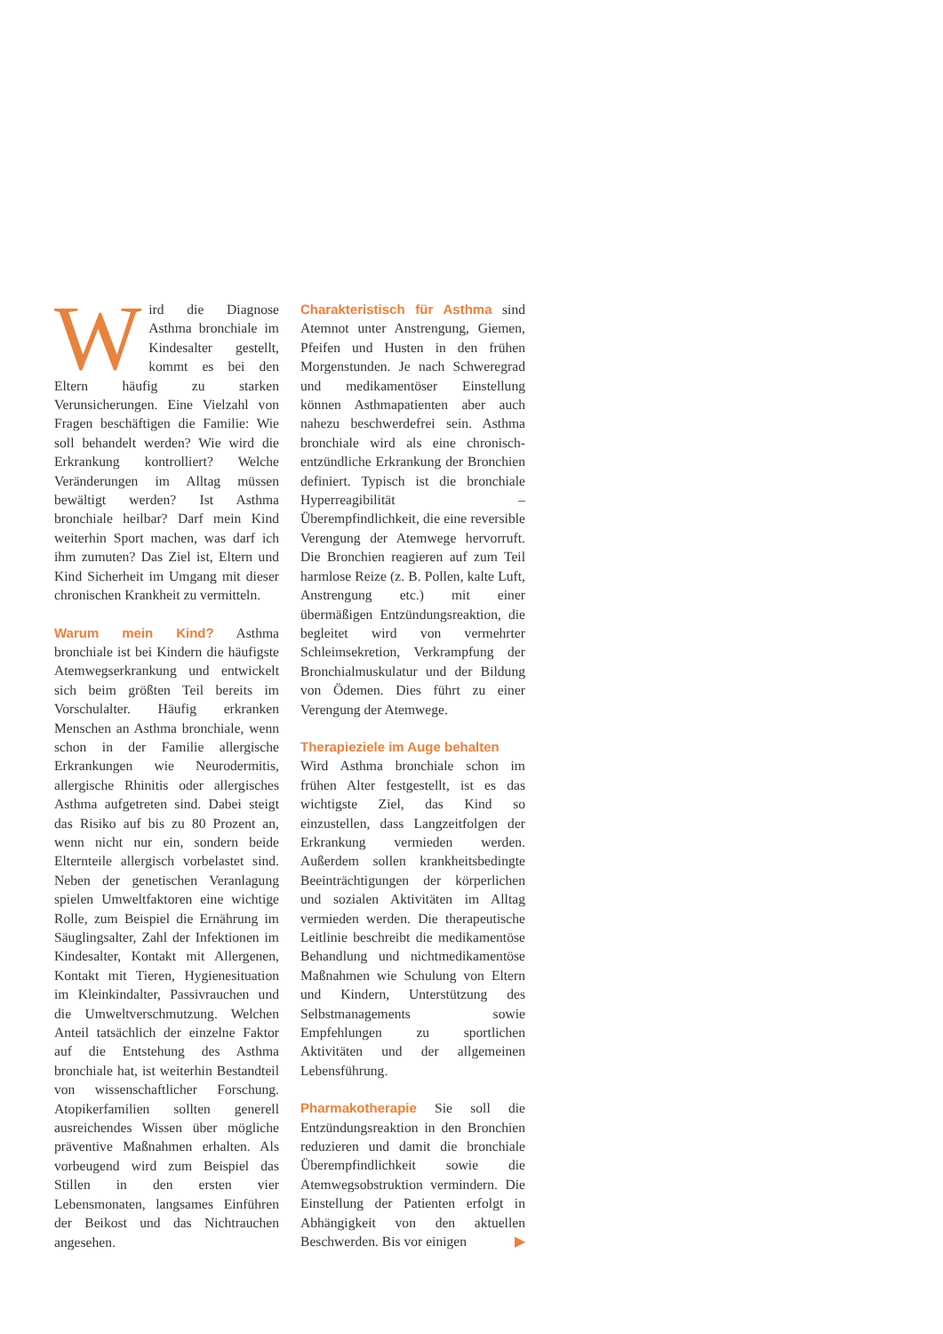Wird die Diagnose Asthma bronchiale im Kindesalter gestellt, kommt es bei den Eltern häufig zu starken Verunsicherungen. Eine Vielzahl von Fragen beschäftigen die Familie: Wie soll behandelt werden? Wie wird die Erkrankung kontrolliert? Welche Veränderungen im Alltag müssen bewältigt werden? Ist Asthma bronchiale heilbar? Darf mein Kind weiterhin Sport machen, was darf ich ihm zumuten? Das Ziel ist, Eltern und Kind Sicherheit im Umgang mit dieser chronischen Krankheit zu vermitteln.
Warum mein Kind? Asthma bronchiale ist bei Kindern die häufigste Atemwegserkrankung und entwickelt sich beim größten Teil bereits im Vorschulalter. Häufig erkranken Menschen an Asthma bronchiale, wenn schon in der Familie allergische Erkrankungen wie Neurodermitis, allergische Rhinitis oder allergisches Asthma aufgetreten sind. Dabei steigt das Risiko auf bis zu 80 Prozent an, wenn nicht nur ein, sondern beide Elternteile allergisch vorbelastet sind. Neben der genetischen Veranlagung spielen Umweltfaktoren eine wichtige Rolle, zum Beispiel die Ernährung im Säuglingsalter, Zahl der Infektionen im Kindesalter, Kontakt mit Allergenen, Kontakt mit Tieren, Hygienesituation im Kleinkindalter, Passivrauchen und die Umweltverschmutzung. Welchen Anteil tatsächlich der einzelne Faktor auf die Entstehung des Asthma bronchiale hat, ist weiterhin Bestandteil von wissenschaftlicher Forschung. Atopikerfamilien sollten generell ausreichendes Wissen über mögliche präventive Maßnahmen erhalten. Als vorbeugend wird zum Beispiel das Stillen in den ersten vier Lebensmonaten, langsames Einführen der Beikost und das Nichtrauchen angesehen.
Charakteristisch für Asthma sind Atemnot unter Anstrengung, Giemen, Pfeifen und Husten in den frühen Morgenstunden. Je nach Schweregrad und medikamentöser Einstellung können Asthmapatienten aber auch nahezu beschwerdefrei sein. Asthma bronchiale wird als eine chronisch-entzündliche Erkrankung der Bronchien definiert. Typisch ist die bronchiale Hyperreagibilität – Überempfindlichkeit, die eine reversible Verengung der Atemwege hervorruft. Die Bronchien reagieren auf zum Teil harmlose Reize (z. B. Pollen, kalte Luft, Anstrengung etc.) mit einer übermäßigen Entzündungsreaktion, die begleitet wird von vermehrter Schleimsekretion, Verkrampfung der Bronchialmuskulatur und der Bildung von Ödemen. Dies führt zu einer Verengung der Atemwege.
Therapieziele im Auge behalten
Wird Asthma bronchiale schon im frühen Alter festgestellt, ist es das wichtigste Ziel, das Kind so einzustellen, dass Langzeitfolgen der Erkrankung vermieden werden. Außerdem sollen krankheitsbedingte Beeinträchtigungen der körperlichen und sozialen Aktivitäten im Alltag vermieden werden. Die therapeutische Leitlinie beschreibt die medikamentöse Behandlung und nichtmedikamentöse Maßnahmen wie Schulung von Eltern und Kindern, Unterstützung des Selbstmanagements sowie Empfehlungen zu sportlichen Aktivitäten und der allgemeinen Lebensführung.
Pharmakotherapie Sie soll die Entzündungsreaktion in den Bronchien reduzieren und damit die bronchiale Überempfindlichkeit sowie die Atemwegsobstruktion vermindern. Die Einstellung der Patienten erfolgt in Abhängigkeit von den aktuellen Beschwerden. Bis vor einigen ▶